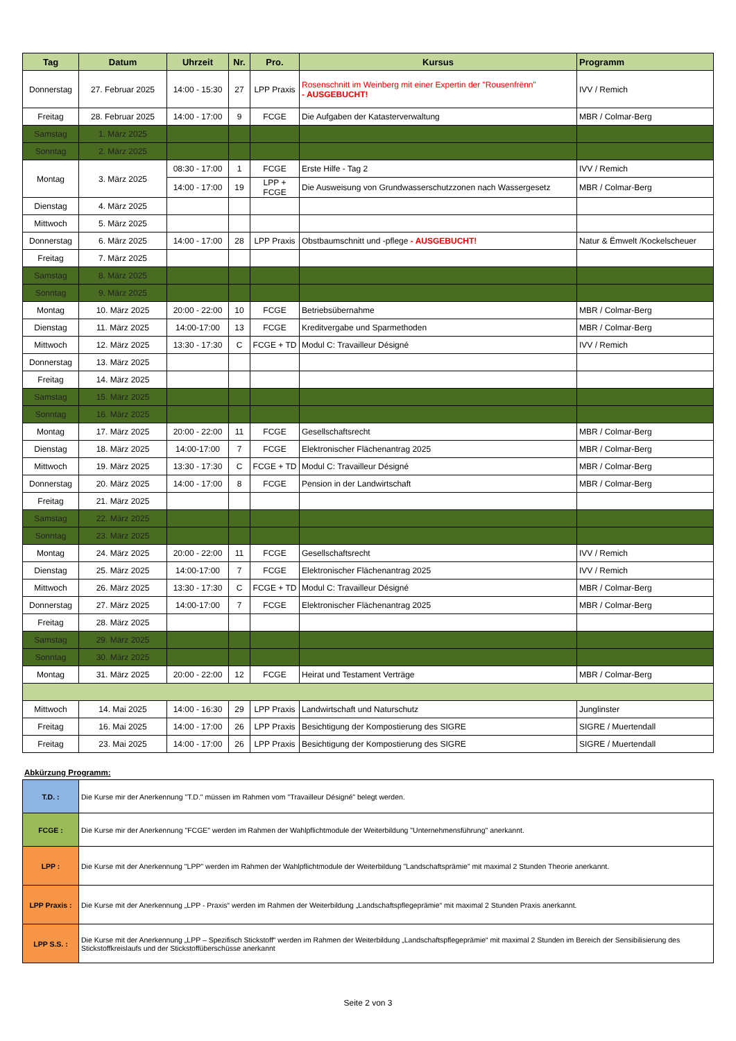| Tag | Datum | Uhrzeit | Nr. | Pro. | Kursus | Programm |
| --- | --- | --- | --- | --- | --- | --- |
| Donnerstag | 27. Februar 2025 | 14:00 - 15:30 | 27 | LPP Praxis | Rosenschnitt im Weinberg mit einer Expertin der "Rousenfrënn" - AUSGEBUCHT! | IVV / Remich |
| Freitag | 28. Februar 2025 | 14:00 - 17:00 | 9 | FCGE | Die Aufgaben der Katasterverwaltung | MBR / Colmar-Berg |
| Samstag | 1. März 2025 | | | | | |
| Sonntag | 2. März 2025 | | | | | |
| Montag | 3. März 2025 | 08:30 - 17:00 | 1 | FCGE | Erste Hilfe - Tag 2 | IVV / Remich |
| | | 14:00 - 17:00 | 19 | LPP + FCGE | Die Ausweisung von Grundwasserschutzzonen nach Wassergesetz | MBR / Colmar-Berg |
| Dienstag | 4. März 2025 | | | | | |
| Mittwoch | 5. März 2025 | | | | | |
| Donnerstag | 6. März 2025 | 14:00 - 17:00 | 28 | LPP Praxis | Obstbaumschnitt und -pflege - AUSGEBUCHT! | Natur & Ëmwelt /Kockelscheuer |
| Freitag | 7. März 2025 | | | | | |
| Samstag | 8. März 2025 | | | | | |
| Sonntag | 9. März 2025 | | | | | |
| Montag | 10. März 2025 | 20:00 - 22:00 | 10 | FCGE | Betriebsübernahme | MBR / Colmar-Berg |
| Dienstag | 11. März 2025 | 14:00-17:00 | 13 | FCGE | Kreditvergabe und Sparmethoden | MBR / Colmar-Berg |
| Mittwoch | 12. März 2025 | 13:30 - 17:30 | C | FCGE + TD | Modul C: Travailleur Désigné | IVV / Remich |
| Donnerstag | 13. März 2025 | | | | | |
| Freitag | 14. März 2025 | | | | | |
| Samstag | 15. März 2025 | | | | | |
| Sonntag | 16. März 2025 | | | | | |
| Montag | 17. März 2025 | 20:00 - 22:00 | 11 | FCGE | Gesellschaftsrecht | MBR / Colmar-Berg |
| Dienstag | 18. März 2025 | 14:00-17:00 | 7 | FCGE | Elektronischer Flächenantrag 2025 | MBR / Colmar-Berg |
| Mittwoch | 19. März 2025 | 13:30 - 17:30 | C | FCGE + TD | Modul C: Travailleur Désigné | MBR / Colmar-Berg |
| Donnerstag | 20. März 2025 | 14:00 - 17:00 | 8 | FCGE | Pension in der Landwirtschaft | MBR / Colmar-Berg |
| Freitag | 21. März 2025 | | | | | |
| Samstag | 22. März 2025 | | | | | |
| Sonntag | 23. März 2025 | | | | | |
| Montag | 24. März 2025 | 20:00 - 22:00 | 11 | FCGE | Gesellschaftsrecht | IVV / Remich |
| Dienstag | 25. März 2025 | 14:00-17:00 | 7 | FCGE | Elektronischer Flächenantrag 2025 | IVV / Remich |
| Mittwoch | 26. März 2025 | 13:30 - 17:30 | C | FCGE + TD | Modul C: Travailleur Désigné | MBR / Colmar-Berg |
| Donnerstag | 27. März 2025 | 14:00-17:00 | 7 | FCGE | Elektronischer Flächenantrag 2025 | MBR / Colmar-Berg |
| Freitag | 28. März 2025 | | | | | |
| Samstag | 29. März 2025 | | | | | |
| Sonntag | 30. März 2025 | | | | | |
| Montag | 31. März 2025 | 20:00 - 22:00 | 12 | FCGE | Heirat und Testament Verträge | MBR / Colmar-Berg |
| Mittwoch | 14. Mai 2025 | 14:00 - 16:30 | 29 | LPP Praxis | Landwirtschaft und Naturschutz | Junglinster |
| Freitag | 16. Mai 2025 | 14:00 - 17:00 | 26 | LPP Praxis | Besichtigung der Kompostierung des SIGRE | SIGRE / Muertendall |
| Freitag | 23. Mai 2025 | 14:00 - 17:00 | 26 | LPP Praxis | Besichtigung der Kompostierung des SIGRE | SIGRE / Muertendall |
Abkürzung Programm:
| T.D. : | Die Kurse mir der Anerkennung "T.D." müssen im Rahmen vom "Travailleur Désigné" belegt werden. |
| FCGE : | Die Kurse mir der Anerkennung "FCGE" werden im Rahmen der Wahlpflichtmodule der Weiterbildung "Unternehmensführung" anerkannt. |
| LPP : | Die Kurse mit der Anerkennung "LPP" werden im Rahmen der Wahlpflichtmodule der Weiterbildung "Landschaftsprämie" mit maximal 2 Stunden Theorie anerkannt. |
| LPP Praxis : | Die Kurse mit der Anerkennung „LPP - Praxis“ werden im Rahmen der Weiterbildung „Landschaftspflegeprämie“ mit maximal 2 Stunden Praxis anerkannt. |
| LPP S.S. : | Die Kurse mit der Anerkennung „LPP – Spezifisch Stickstoff“ werden im Rahmen der Weiterbildung „Landschaftspflegeprämie“ mit maximal 2 Stunden im Bereich der Sensibilisierung des Stickstoffkreislaufs und der Stickstoffüberschüsse anerkannt |
Seite 2 von 3